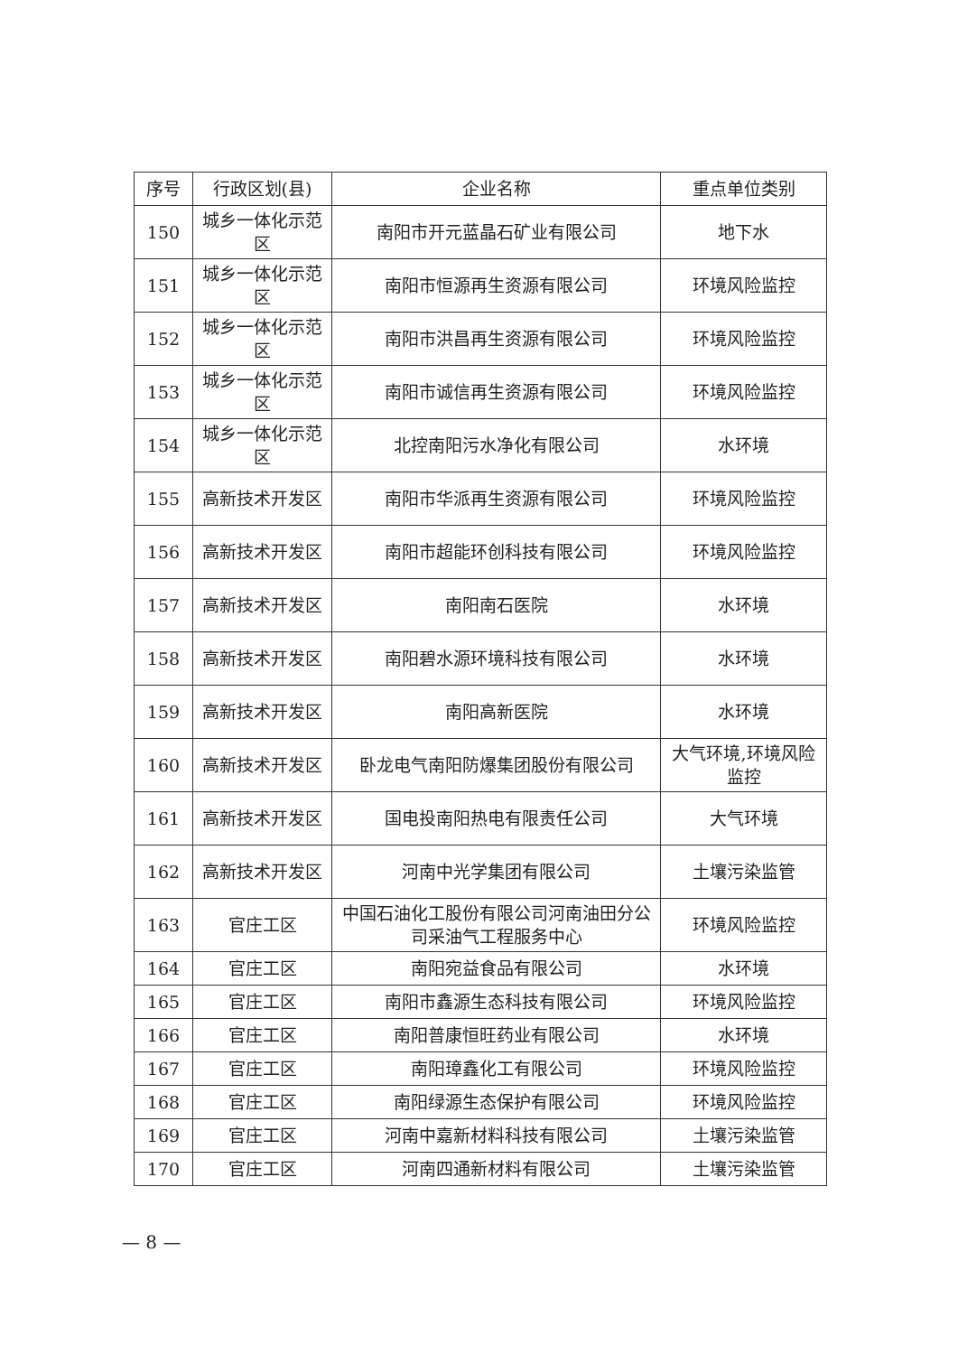| 序号 | 行政区划(县) | 企业名称 | 重点单位类别 |
| --- | --- | --- | --- |
| 150 | 城乡一体化示范区 | 南阳市开元蓝晶石矿业有限公司 | 地下水 |
| 151 | 城乡一体化示范区 | 南阳市恒源再生资源有限公司 | 环境风险监控 |
| 152 | 城乡一体化示范区 | 南阳市洪昌再生资源有限公司 | 环境风险监控 |
| 153 | 城乡一体化示范区 | 南阳市诚信再生资源有限公司 | 环境风险监控 |
| 154 | 城乡一体化示范区 | 北控南阳污水净化有限公司 | 水环境 |
| 155 | 高新技术开发区 | 南阳市华派再生资源有限公司 | 环境风险监控 |
| 156 | 高新技术开发区 | 南阳市超能环创科技有限公司 | 环境风险监控 |
| 157 | 高新技术开发区 | 南阳南石医院 | 水环境 |
| 158 | 高新技术开发区 | 南阳碧水源环境科技有限公司 | 水环境 |
| 159 | 高新技术开发区 | 南阳高新医院 | 水环境 |
| 160 | 高新技术开发区 | 卧龙电气南阳防爆集团股份有限公司 | 大气环境,环境风险监控 |
| 161 | 高新技术开发区 | 国电投南阳热电有限责任公司 | 大气环境 |
| 162 | 高新技术开发区 | 河南中光学集团有限公司 | 土壤污染监管 |
| 163 | 官庄工区 | 中国石油化工股份有限公司河南油田分公司采油气工程服务中心 | 环境风险监控 |
| 164 | 官庄工区 | 南阳宛益食品有限公司 | 水环境 |
| 165 | 官庄工区 | 南阳市鑫源生态科技有限公司 | 环境风险监控 |
| 166 | 官庄工区 | 南阳普康恒旺药业有限公司 | 水环境 |
| 167 | 官庄工区 | 南阳璋鑫化工有限公司 | 环境风险监控 |
| 168 | 官庄工区 | 南阳绿源生态保护有限公司 | 环境风险监控 |
| 169 | 官庄工区 | 河南中嘉新材料科技有限公司 | 土壤污染监管 |
| 170 | 官庄工区 | 河南四通新材料有限公司 | 土壤污染监管 |
— 8 —